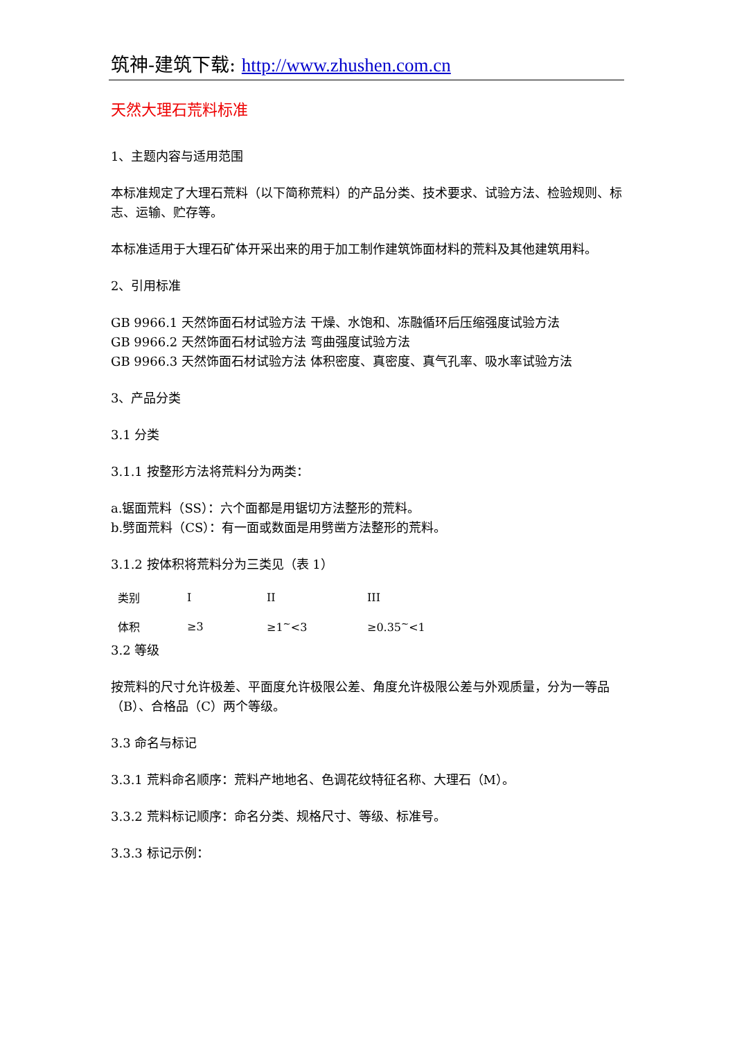筑神-建筑下载: http://www.zhushen.com.cn
天然大理石荒料标准
1、主题内容与适用范围
本标准规定了大理石荒料（以下简称荒料）的产品分类、技术要求、试验方法、检验规则、标志、运输、贮存等。
本标准适用于大理石矿体开采出来的用于加工制作建筑饰面材料的荒料及其他建筑用料。
2、引用标准
GB 9966.1 天然饰面石材试验方法 干燥、水饱和、冻融循环后压缩强度试验方法
GB 9966.2 天然饰面石材试验方法 弯曲强度试验方法
GB 9966.3 天然饰面石材试验方法 体积密度、真密度、真气孔率、吸水率试验方法
3、产品分类
3.1 分类
3.1.1 按整形方法将荒料分为两类：
a.锯面荒料（SS）：六个面都是用锯切方法整形的荒料。
b.劈面荒料（CS）：有一面或数面是用劈凿方法整形的荒料。
3.1.2 按体积将荒料分为三类见（表 1）
| 类别 | I | II | III |
| 体积 | ≥3 | ≥1<sup>~</sup><3 | ≥0.35<sup>~</sup><1 |
3.2 等级
按荒料的尺寸允许极差、平面度允许极限公差、角度允许极限公差与外观质量，分为一等品（B）、合格品（C）两个等级。
3.3 命名与标记
3.3.1 荒料命名顺序：荒料产地地名、色调花纹特征名称、大理石（M）。
3.3.2 荒料标记顺序：命名分类、规格尺寸、等级、标准号。
3.3.3 标记示例：